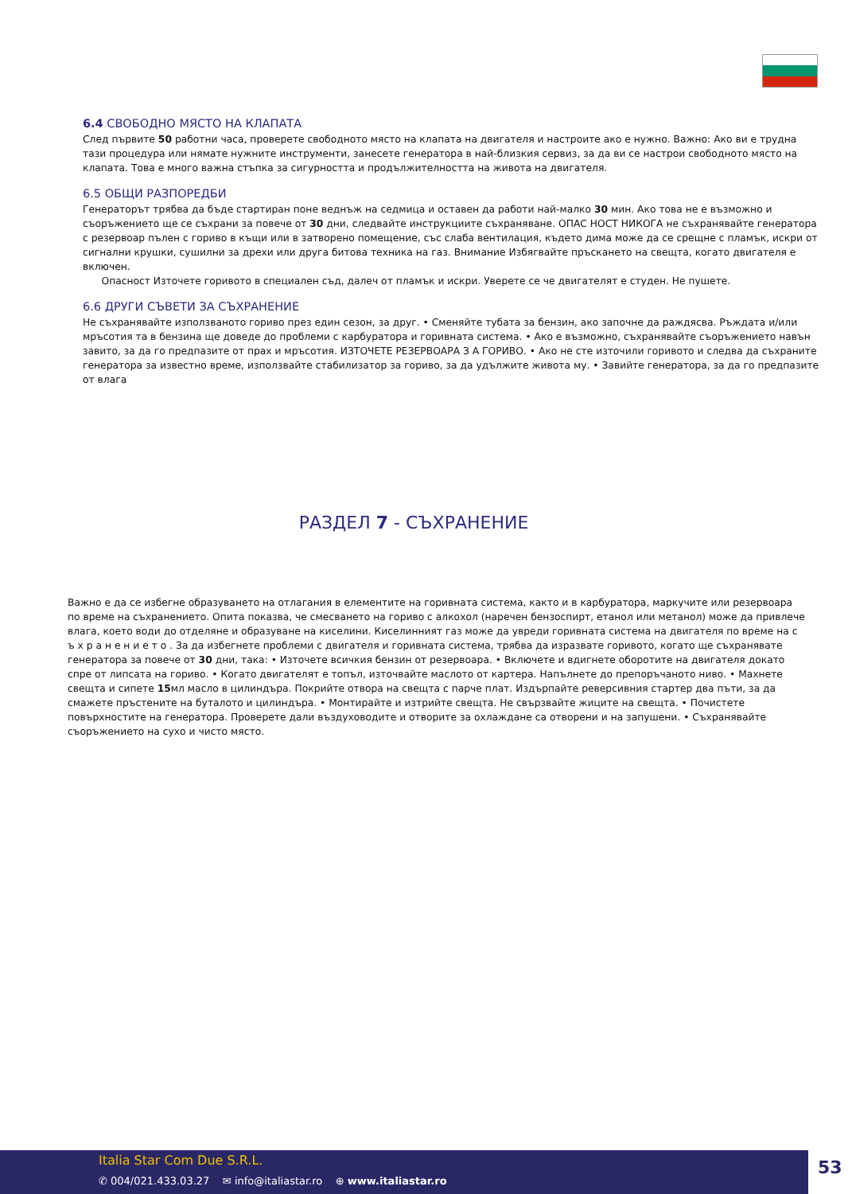6.4 СВОБОДНО МЯСТО НА КЛАПАТА
След първите 50 работни часа, проверете свободното място на клапата на двигателя и настроите ако е нужно. Важно: Ако ви е трудна тази процедура или нямате нужните инструменти, занесете генератора в най-близкия сервиз, за да ви се настрои свободното място на клапата. Това е много важна стъпка за сигурността и продължителността на живота на двигателя.
6.5 ОБЩИ РАЗПОРЕДБИ
Генераторът трябва да бъде стартиран поне веднъж на седмица и оставен да работи най-малко 30 мин. Ако това не е възможно и съоръжението ще се съхрани за повече от 30 дни, следвайте инструкциите съхраняване. ОПАС НОСТ НИКОГА не съхранявайте генератора с резервоар пълен с гориво в къщи или в затворено помещение, със слаба вентилация, където дима може да се срещне с пламък, искри от сигнални крушки, сушилни за дрехи или друга битова техника на газ. Внимание Избягвайте пръскането на свещта, когато двигателя е включен.
Опасност Източете горивото в специален съд, далеч от пламък и искри. Уверете се че двигателят е студен. Не пушете.
6.6 ДРУГИ СЪВЕТИ ЗА СЪХРАНЕНИЕ
Не съхранявайте използваното гориво през един сезон, за друг. • Сменяйте тубата за бензин, ако започне да раждясва. Ръждата и/или мръсотия та в бензина ще доведе до проблеми с карбуратора и горивната система. • Ако е възможно, съхранявайте съоръжението навън завито, за да го предпазите от прах и мръсотия. ИЗТОЧЕТЕ РЕЗЕРВОАРА З А ГОРИВО. • Ако не сте източили горивото и следва да съхраните генератора за известно време, използвайте стабилизатор за гориво, за да удължите живота му. • Завийте генератора, за да го предпазите от влага
РАЗДЕЛ 7 - СЪХРАНЕНИЕ
Важно е да се избегне образуването на отлагания в елементите на горивната система, както и в карбуратора, маркучите или резервоара по време на съхранението. Опита показва, че смесването на гориво с алкохол (наречен бензоспирт, етанол или метанол) може да привлече влага, което води до отделяне и образуване на киселини. Киселинният газ може да увреди горивната система на двигателя по време на с ъ х р а н е н и е т о . За да избегнете проблеми с двигателя и горивната система, трябва да изразвате горивото, когато ще съхранявате генератора за повече от 30 дни, така: • Източете всичкия бензин от резервоара. • Включете и вдигнете оборотите на двигателя докато спре от липсата на гориво. • Когато двигателят е топъл, източвайте маслото от картера. Напълнете до препоръчаното ниво. • Махнете свещта и сипете 15мл масло в цилиндъра. Покрийте отвора на свещта с парче плат. Издърпайте реверсивния стартер два пъти, за да смажете пръстените на буталото и цилиндъра. • Монтирайте и изтрийте свещта. Не свързвайте жиците на свещта. • Почистете повърхностите на генератора. Проверете дали въздуховодите и отворите за охлаждане са отворени и на запушени. • Съхранявайте съоръжението на сухо и чисто място.
Italia Star Com Due S.R.L.
✆ 004/021.433.03.27 ✉ info@italiastar.ro ⊕ www.italiastar.ro
53